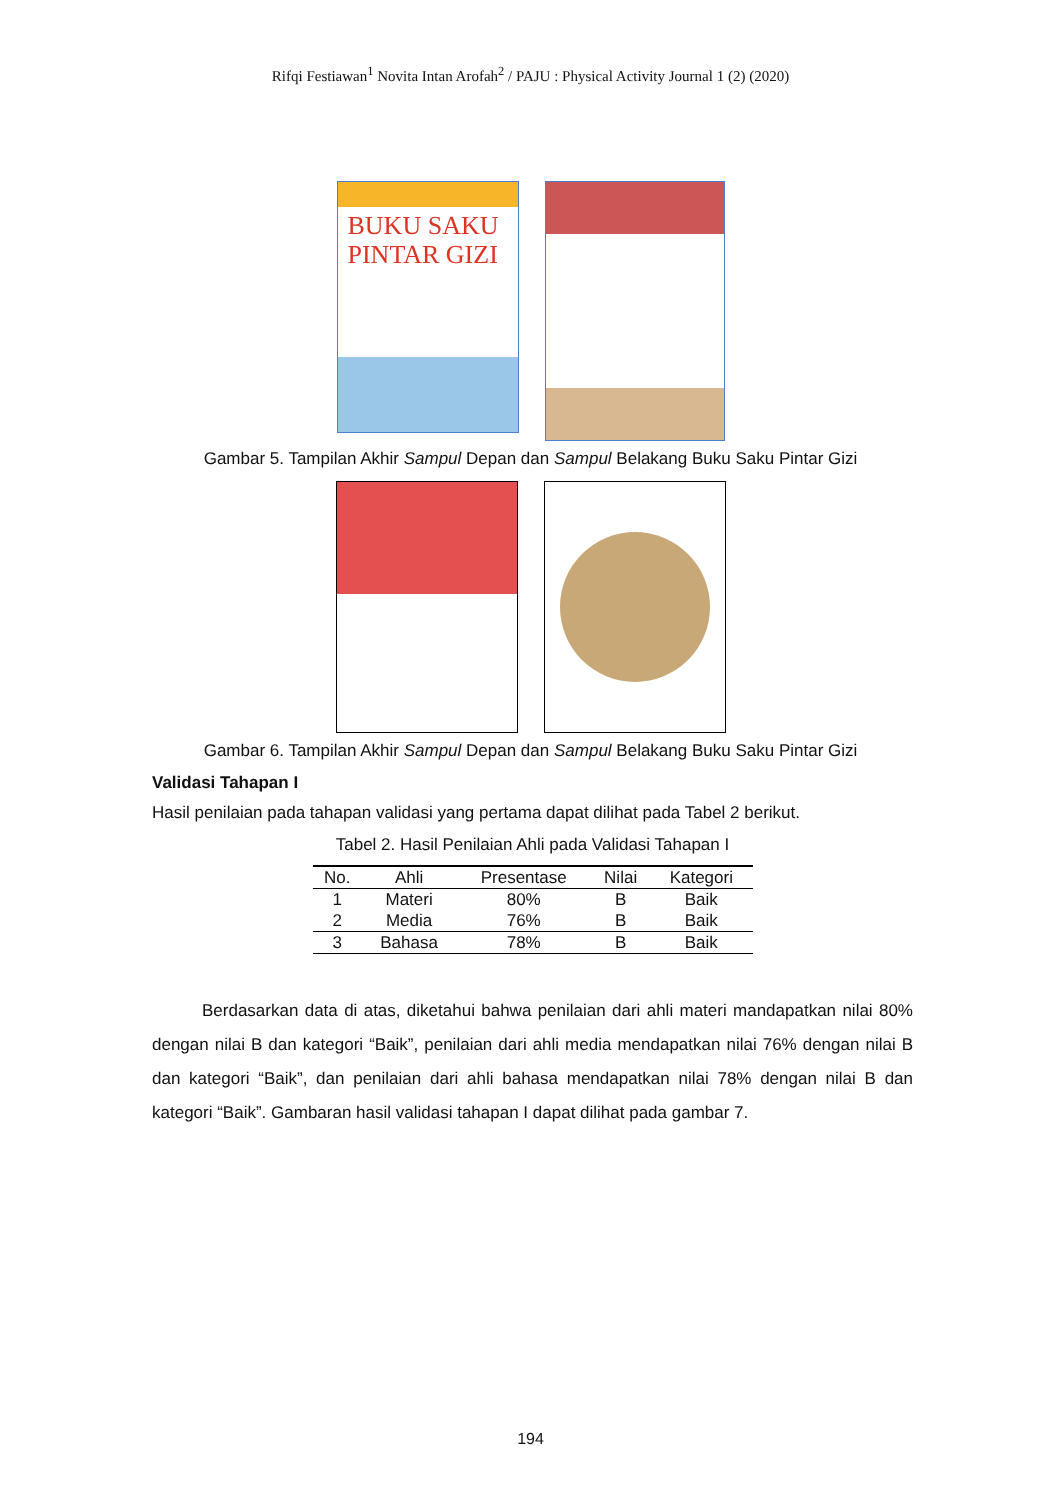Rifqi Festiawan<sup>1</sup> Novita Intan Arofah<sup>2</sup> / PAJU : Physical Activity Journal 1 (2) (2020)
BUKU SAKU
PINTAR GIZI
Gambar 5. Tampilan Akhir Sampul Depan dan Sampul Belakang Buku Saku Pintar Gizi
Gambar 6. Tampilan Akhir Sampul Depan dan Sampul Belakang Buku Saku Pintar Gizi
Validasi Tahapan I
Hasil penilaian pada tahapan validasi yang pertama dapat dilihat pada Tabel 2 berikut.
Tabel 2. Hasil Penilaian Ahli pada Validasi Tahapan I
| No. | Ahli | Presentase | Nilai | Kategori |
| --- | --- | --- | --- | --- |
| 1 | Materi | 80% | B | Baik |
| 2 | Media | 76% | B | Baik |
| 3 | Bahasa | 78% | B | Baik |
Berdasarkan data di atas, diketahui bahwa penilaian dari ahli materi mandapatkan nilai 80% dengan nilai B dan kategori “Baik”, penilaian dari ahli media mendapatkan nilai 76% dengan nilai B dan kategori “Baik”, dan penilaian dari ahli bahasa mendapatkan nilai 78% dengan nilai B dan kategori “Baik”. Gambaran hasil validasi tahapan I dapat dilihat pada gambar 7.
194